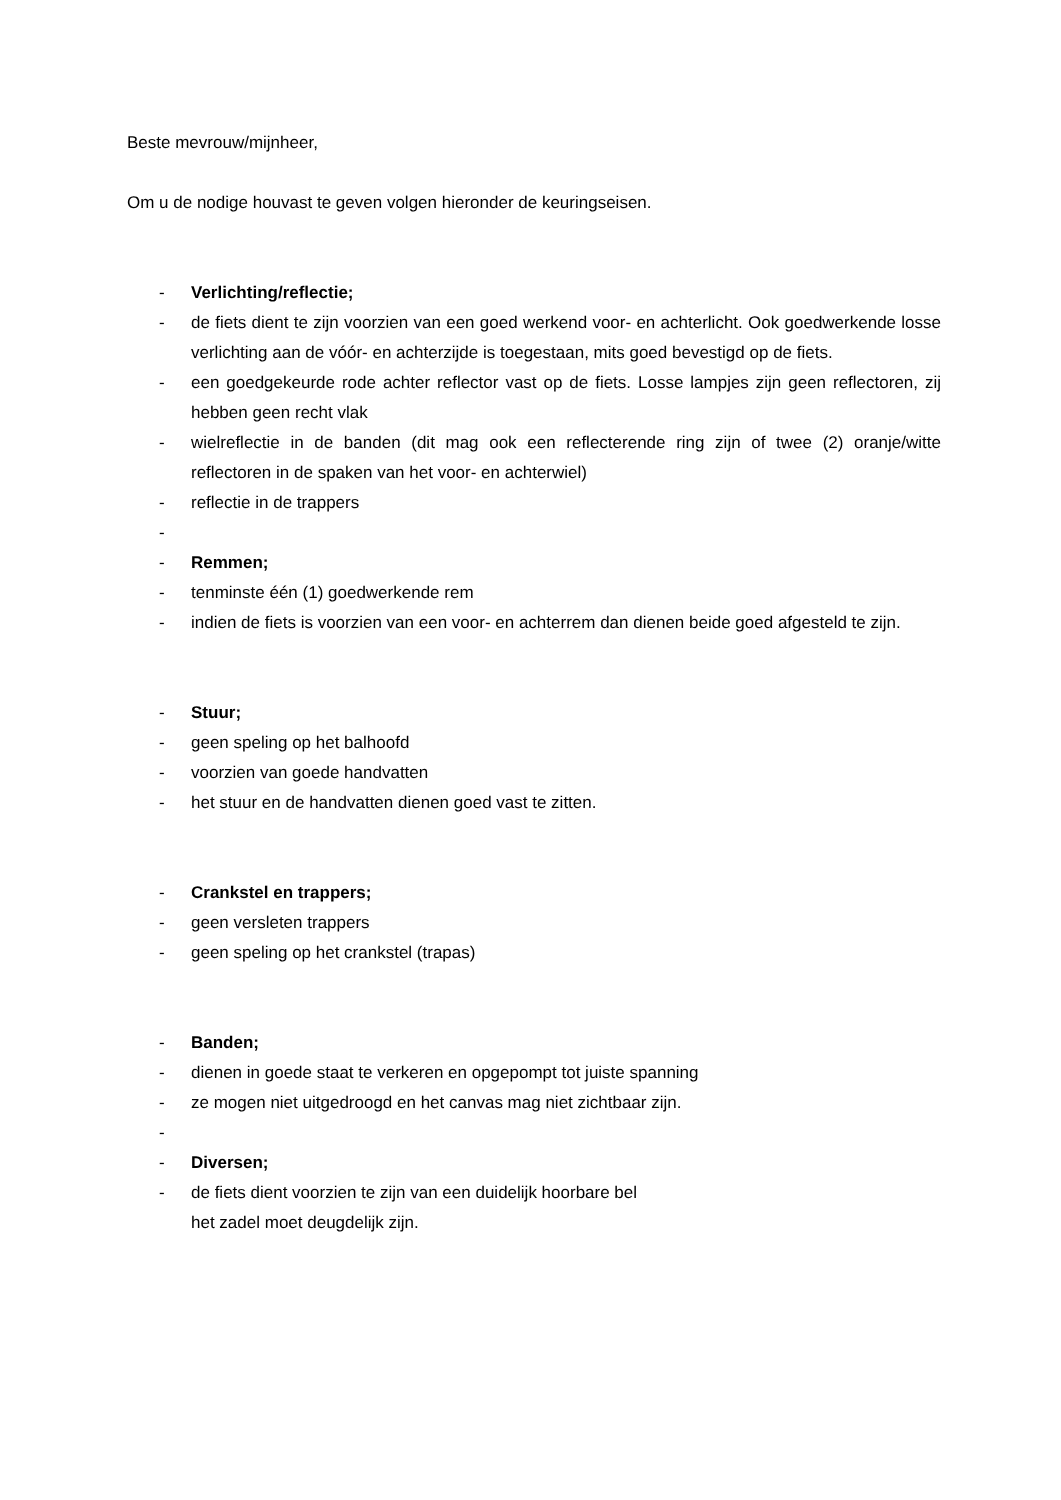Beste mevrouw/mijnheer,
Om u de nodige houvast te geven volgen hieronder de keuringseisen.
- Verlichting/reflectie;
- de fiets dient te zijn voorzien van een goed werkend voor- en achterlicht. Ook goedwerkende losse verlichting aan de vóór- en achterzijde is toegestaan, mits goed bevestigd op de fiets.
- een goedgekeurde rode achter reflector vast op de fiets. Losse lampjes zijn geen reflectoren, zij hebben geen recht vlak
- wielreflectie in de banden (dit mag ook een reflecterende ring zijn of twee (2) oranje/witte reflectoren in de spaken van het voor- en achterwiel)
- reflectie in de trappers
-
- Remmen;
- tenminste één (1) goedwerkende rem
- indien de fiets is voorzien van een voor- en achterrem dan dienen beide goed afgesteld te zijn.
- Stuur;
- geen speling op het balhoofd
- voorzien van goede handvatten
- het stuur en de handvatten dienen goed vast te zitten.
- Crankstel en trappers;
- geen versleten trappers
- geen speling op het crankstel (trapas)
- Banden;
- dienen in goede staat te verkeren en opgepompt tot juiste spanning
- ze mogen niet uitgedroogd en het canvas mag niet zichtbaar zijn.
-
- Diversen;
- de fiets dient voorzien te zijn van een duidelijk hoorbare bel
het zadel moet deugdelijk zijn.